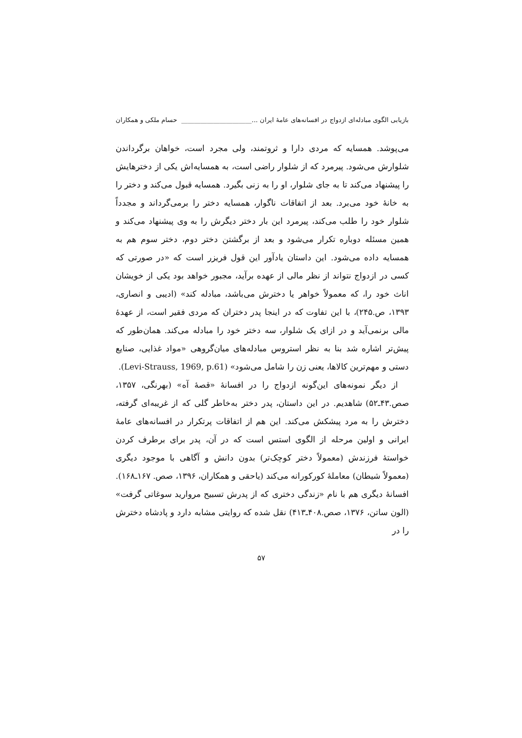بازیابی الگوی مبادله‌ای ازدواج در افسانه‌های عامهٔ ایران ...______________________ حسام ملکی و همکاران
می‌پوشد. همسایه که مردی دارا و ثروتمند، ولی مجرد است، خواهان برگرداندن شلوارش می‌شود. پیرمرد که از شلوار راضی است، به همسایه‌اش یکی از دخترهایش را پیشنهاد می‌کند تا به جای شلوار، او را به زنی بگیرد. همسایه قبول می‌کند و دختر را به خانهٔ خود می‌برد. بعد از اتفاقات ناگوار، همسایه دختر را برمی‌گرداند و مجدداً شلوار خود را طلب می‌کند، پیرمرد این بار دختر دیگرش را به وی پیشنهاد می‌کند و همین مسئله دوباره تکرار می‌شود و بعد از برگشتن دختر دوم، دختر سوم هم به همسایه داده می‌شود. این داستان یادآور این قول فریزر است که «در صورتی که کسی در ازدواج نتواند از نظر مالی از عهده برآید، مجبور خواهد بود یکی از خویشان اناث خود را، که معمولاً خواهر یا دخترش می‌باشد، مبادله کند» (ادیبی و انصاری، ۱۳۹۳، ص.۲۴۵)، با این تفاوت که در اینجا پدر دختران که مردی فقیر است، از عهدهٔ مالی برنمی‌آید و در ازای یک شلوار، سه دختر خود را مبادله می‌کند. همان‌طور که پیش‌تر اشاره شد بنا به نظر استروس مبادله‌های میان‌گروهی «مواد غذایی، صنایع دستی و مهم‌ترین کالاها، یعنی زن را شامل می‌شود» (Levi-Strauss, 1969, p.61).
از دیگر نمونه‌های این‌گونه ازدواج را در افسانهٔ «قصهٔ آه» (بهرنگی، ۱۳۵۷، صص.۴۳ـ۵۲) شاهدیم. در این داستان، پدر دختر به‌خاطر گلی که از غریبه‌ای گرفته، دخترش را به مرد پیشکش می‌کند. این هم از اتفاقات پرتکرار در افسانه‌های عامهٔ ایرانی و اولین مرحله از الگوی استس است که در آن، پدر برای برطرف کردن خواستهٔ فرزندش (معمولاً دختر کوچک‌تر) بدون دانش و آگاهی با موجود دیگری (معمولاً شیطان) معاملهٔ کورکورانه می‌کند (یاحقی و همکاران، ۱۳۹۶، صص. ۱۶۷ـ۱۶۸). افسانهٔ دیگری هم با نام «زندگی دختری که از پدرش تسبیح مروارید سوغاتی گرفت» (الون ساتن، ۱۳۷۶، صص.۴۰۸ـ۴۱۳) نقل شده که روایتی مشابه دارد و پادشاه دخترش را در
۵۷